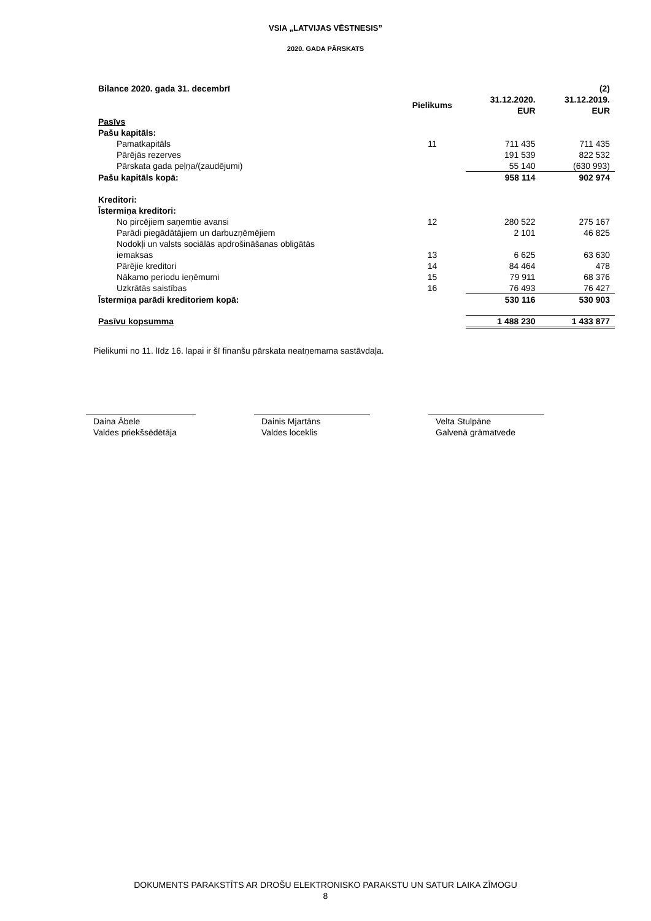VSIA „LATVIJAS VĒSTNESIS”
2020. GADA PĀRSKATS
| Bilance 2020. gada 31. decembrī | | | (2) |
| --- | --- | --- | --- |
| | Pielikums | 31.12.2020. EUR | 31.12.2019. EUR |
| Pasīvs | | | |
| Pašu kapitāls: | | | |
| Pamatkapitāls | 11 | 711 435 | 711 435 |
| Pārējās rezerves | | 191 539 | 822 532 |
| Pārskata gada peļņa/(zaudējumi) | | 55 140 | (630 993) |
| Pašu kapitāls kopā: | | 958 114 | 902 974 |
| Kreditori: | | | |
| Īstermiņa kreditori: | | | |
| No pircējiem saņemtie avansi | 12 | 280 522 | 275 167 |
| Parādi piegādātājiem un darbuzņēmējiem | | 2 101 | 46 825 |
| Nodokļi un valsts sociālās apdrošināšanas obligātās iemaksas | 13 | 6 625 | 63 630 |
| Pārējie kreditori | 14 | 84 464 | 478 |
| Nākamo periodu ieņēmumi | 15 | 79 911 | 68 376 |
| Uzkrātās saistības | 16 | 76 493 | 76 427 |
| Īstermiņa parādi kreditoriem kopā: | | 530 116 | 530 903 |
| Pasīvu kopsumma | | 1 488 230 | 1 433 877 |
Pielikumi no 11. līdz 16. lapai ir šī finanšu pārskata neatņemama sastāvdaļa.
Daina Ābele
Valdes priekšsēdētāja
Dainis Mjartāns
Valdes loceklis
Velta Stulpāne
Galvenā grāmatvede
DOKUMENTS PARAKSTĪTS AR DROŠU ELEKTRONISKO PARAKSTU UN SATUR LAIKA ZĪMOGU
8